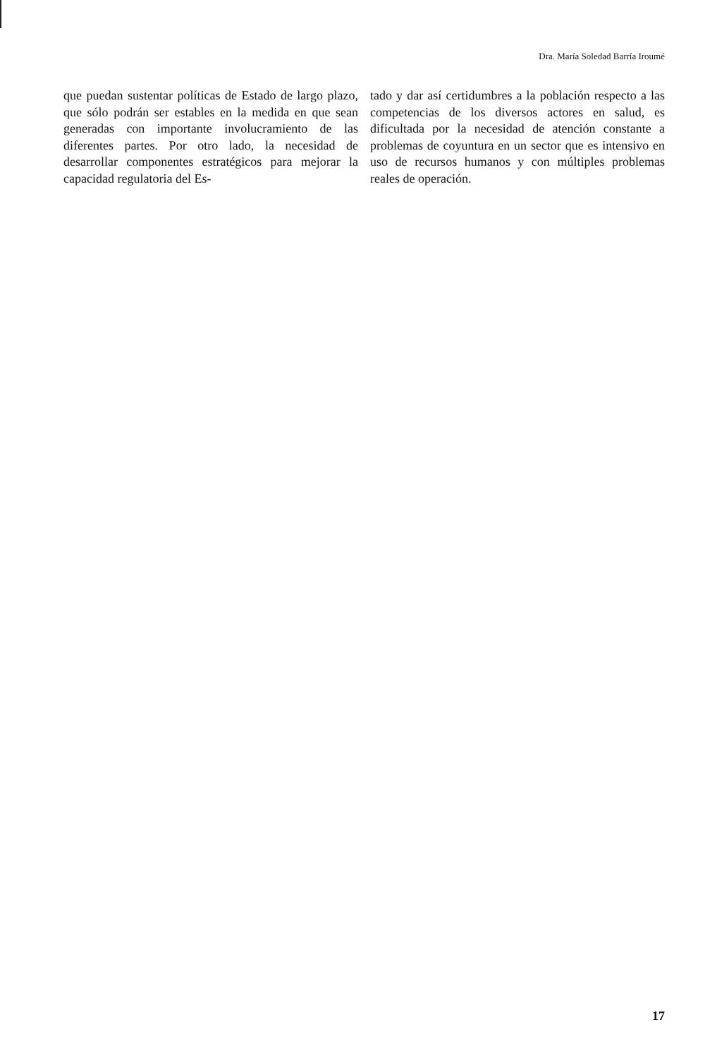Dra. María Soledad Barría Iroumé
que puedan sustentar políticas de Estado de largo plazo, que sólo podrán ser estables en la medida en que sean generadas con importante involucramiento de las diferentes partes. Por otro lado, la necesidad de desarrollar componentes estratégicos para mejorar la capacidad regulatoria del Es-
tado y dar así certidumbres a la población respecto a las competencias de los diversos actores en salud, es dificultada por la necesidad de atención constante a problemas de coyuntura en un sector que es intensivo en uso de recursos humanos y con múltiples problemas reales de operación.
17